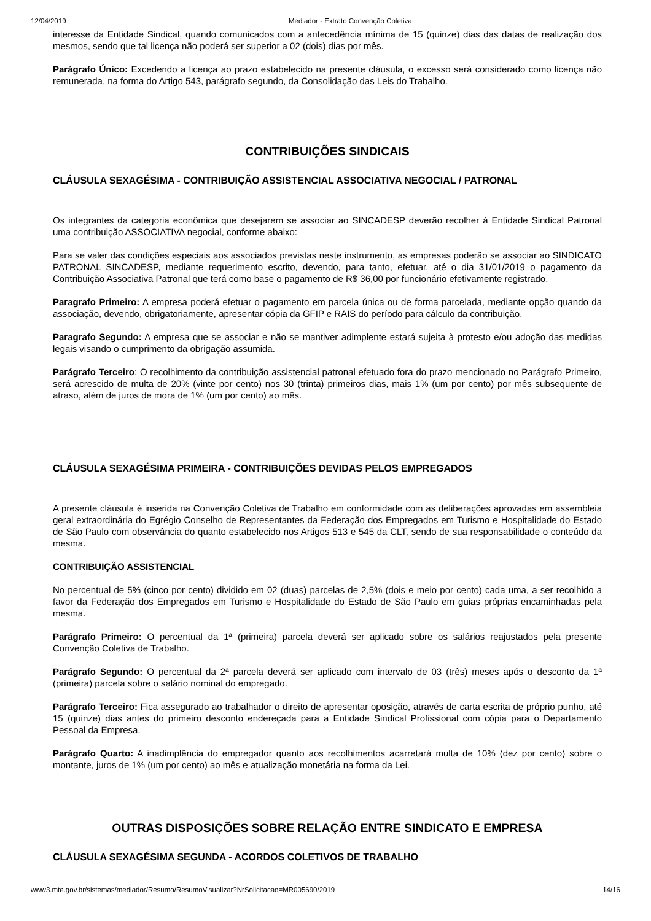12/04/2019 Mediador - Extrato Convenção Coletiva
interesse da Entidade Sindical, quando comunicados com a antecedência mínima de 15 (quinze) dias das datas de realização dos mesmos, sendo que tal licença não poderá ser superior a 02 (dois) dias por mês.
Parágrafo Único: Excedendo a licença ao prazo estabelecido na presente cláusula, o excesso será considerado como licença não remunerada, na forma do Artigo 543, parágrafo segundo, da Consolidação das Leis do Trabalho.
CONTRIBUIÇÕES SINDICAIS
CLÁUSULA SEXAGÉSIMA - CONTRIBUIÇÃO ASSISTENCIAL ASSOCIATIVA NEGOCIAL / PATRONAL
Os integrantes da categoria econômica que desejarem se associar ao SINCADESP deverão recolher à Entidade Sindical Patronal uma contribuição ASSOCIATIVA negocial, conforme abaixo:
Para se valer das condições especiais aos associados previstas neste instrumento, as empresas poderão se associar ao SINDICATO PATRONAL SINCADESP, mediante requerimento escrito, devendo, para tanto, efetuar, até o dia 31/01/2019 o pagamento da Contribuição Associativa Patronal que terá como base o pagamento de R$ 36,00 por funcionário efetivamente registrado.
Paragrafo Primeiro: A empresa poderá efetuar o pagamento em parcela única ou de forma parcelada, mediante opção quando da associação, devendo, obrigatoriamente, apresentar cópia da GFIP e RAIS do período para cálculo da contribuição.
Paragrafo Segundo: A empresa que se associar e não se mantiver adimplente estará sujeita à protesto e/ou adoção das medidas legais visando o cumprimento da obrigação assumida.
Parágrafo Terceiro: O recolhimento da contribuição assistencial patronal efetuado fora do prazo mencionado no Parágrafo Primeiro, será acrescido de multa de 20% (vinte por cento) nos 30 (trinta) primeiros dias, mais 1% (um por cento) por mês subsequente de atraso, além de juros de mora de 1% (um por cento) ao mês.
CLÁUSULA SEXAGÉSIMA PRIMEIRA - CONTRIBUIÇÕES DEVIDAS PELOS EMPREGADOS
A presente cláusula é inserida na Convenção Coletiva de Trabalho em conformidade com as deliberações aprovadas em assembleia geral extraordinária do Egrégio Conselho de Representantes da Federação dos Empregados em Turismo e Hospitalidade do Estado de São Paulo com observância do quanto estabelecido nos Artigos 513 e 545 da CLT, sendo de sua responsabilidade o conteúdo da mesma.
CONTRIBUIÇÃO ASSISTENCIAL
No percentual de 5% (cinco por cento) dividido em 02 (duas) parcelas de 2,5% (dois e meio por cento) cada uma, a ser recolhido a favor da Federação dos Empregados em Turismo e Hospitalidade do Estado de São Paulo em guias próprias encaminhadas pela mesma.
Parágrafo Primeiro: O percentual da 1ª (primeira) parcela deverá ser aplicado sobre os salários reajustados pela presente Convenção Coletiva de Trabalho.
Parágrafo Segundo: O percentual da 2ª parcela deverá ser aplicado com intervalo de 03 (três) meses após o desconto da 1ª (primeira) parcela sobre o salário nominal do empregado.
Parágrafo Terceiro: Fica assegurado ao trabalhador o direito de apresentar oposição, através de carta escrita de próprio punho, até 15 (quinze) dias antes do primeiro desconto endereçada para a Entidade Sindical Profissional com cópia para o Departamento Pessoal da Empresa.
Parágrafo Quarto: A inadimplência do empregador quanto aos recolhimentos acarretará multa de 10% (dez por cento) sobre o montante, juros de 1% (um por cento) ao mês e atualização monetária na forma da Lei.
OUTRAS DISPOSIÇÕES SOBRE RELAÇÃO ENTRE SINDICATO E EMPRESA
CLÁUSULA SEXAGÉSIMA SEGUNDA - ACORDOS COLETIVOS DE TRABALHO
www3.mte.gov.br/sistemas/mediador/Resumo/ResumoVisualizar?NrSolicitacao=MR005690/2019 14/16